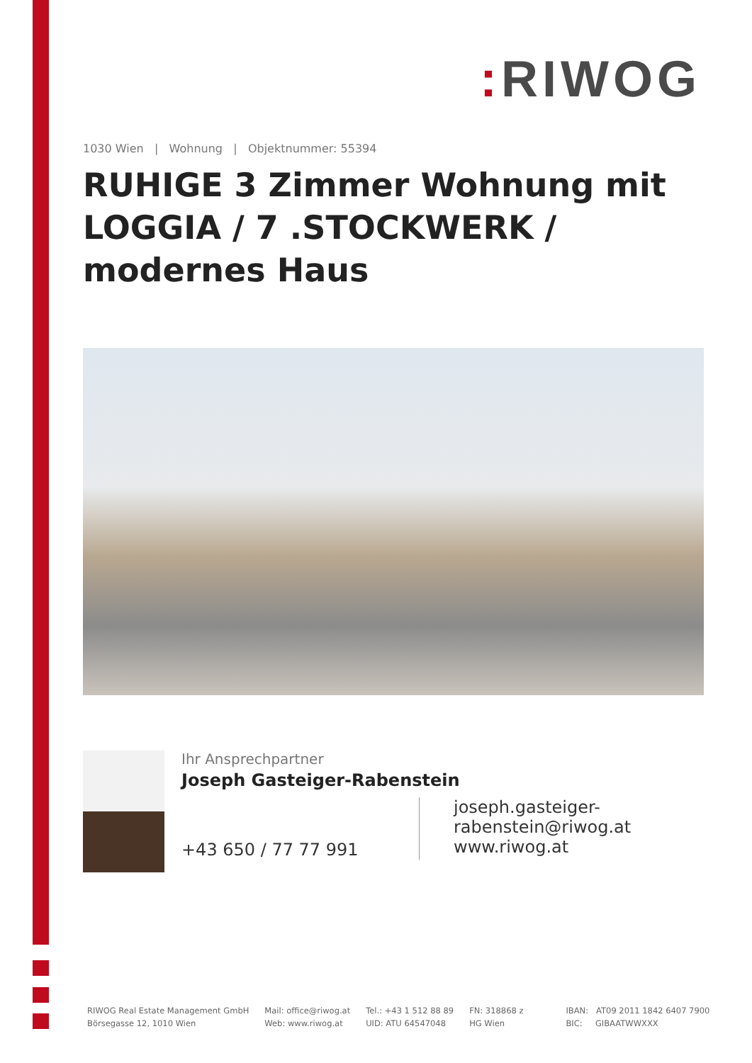: RIWOG
1030 Wien | Wohnung | Objektnummer: 55394
RUHIGE 3 Zimmer Wohnung mit LOGGIA / 7 .STOCKWERK / modernes Haus
Ihr Ansprechpartner
Joseph Gasteiger-Rabenstein
+43 650 / 77 77 991
joseph.gasteiger-
rabenstein@riwog.at
www.riwog.at
RIWOG Real Estate Management GmbH
Börsegasse 12, 1010 Wien
Mail: office@riwog.at
Web: www.riwog.at
Tel.: +43 1 512 88 89
UID: ATU 64547048
FN: 318868 z
HG Wien
IBAN: AT09 2011 1842 6407 7900
BIC: GIBAATWWXXX